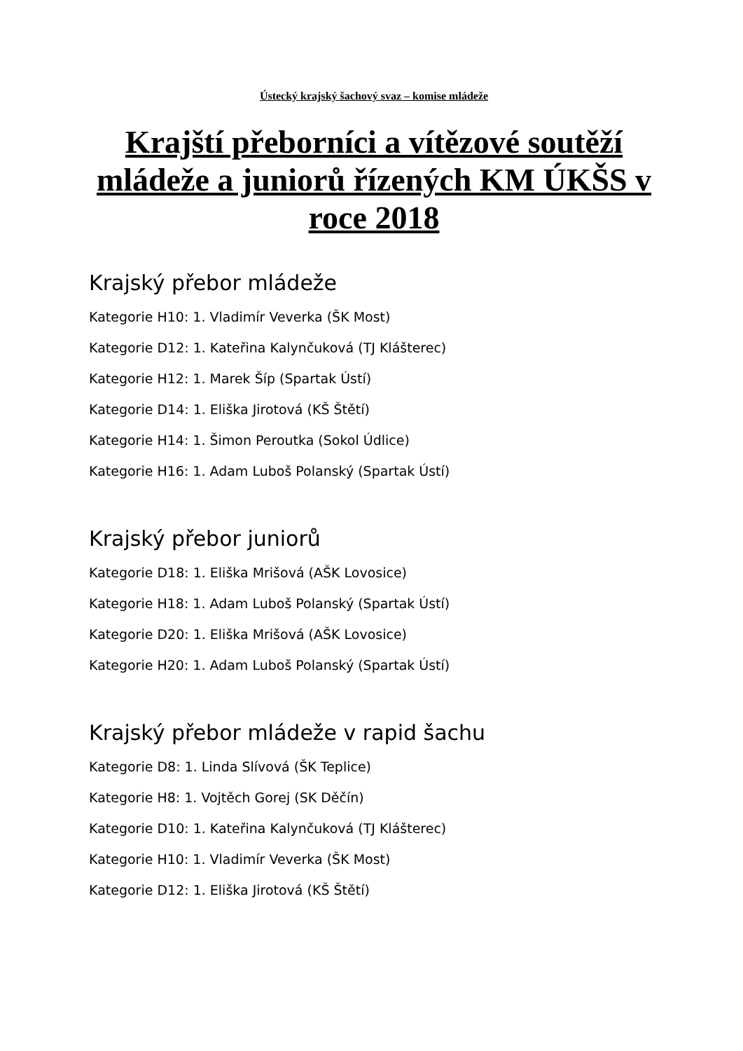Ústecký krajský šachový svaz – komise mládeže
Krajští přeborníci a vítězové soutěží mládeže a juniorů řízených KM ÚKŠS v roce 2018
Krajský přebor mládeže
Kategorie H10: 1. Vladimír Veverka (ŠK Most)
Kategorie D12: 1. Kateřina Kalynčuková (TJ Klášterec)
Kategorie H12: 1. Marek Šíp (Spartak Ústí)
Kategorie D14: 1. Eliška Jirotová (KŠ Štětí)
Kategorie H14: 1. Šimon Peroutka (Sokol Údlice)
Kategorie H16: 1. Adam Luboš Polanský (Spartak Ústí)
Krajský přebor juniorů
Kategorie D18: 1. Eliška Mrišová (AŠK Lovosice)
Kategorie H18: 1. Adam Luboš Polanský (Spartak Ústí)
Kategorie D20: 1. Eliška Mrišová (AŠK Lovosice)
Kategorie H20: 1. Adam Luboš Polanský (Spartak Ústí)
Krajský přebor mládeže v rapid šachu
Kategorie D8: 1. Linda Slívová (ŠK Teplice)
Kategorie H8: 1. Vojtěch Gorej (SK Děčín)
Kategorie D10: 1. Kateřina Kalynčuková (TJ Klášterec)
Kategorie H10: 1. Vladimír Veverka (ŠK Most)
Kategorie D12: 1. Eliška Jirotová (KŠ Štětí)